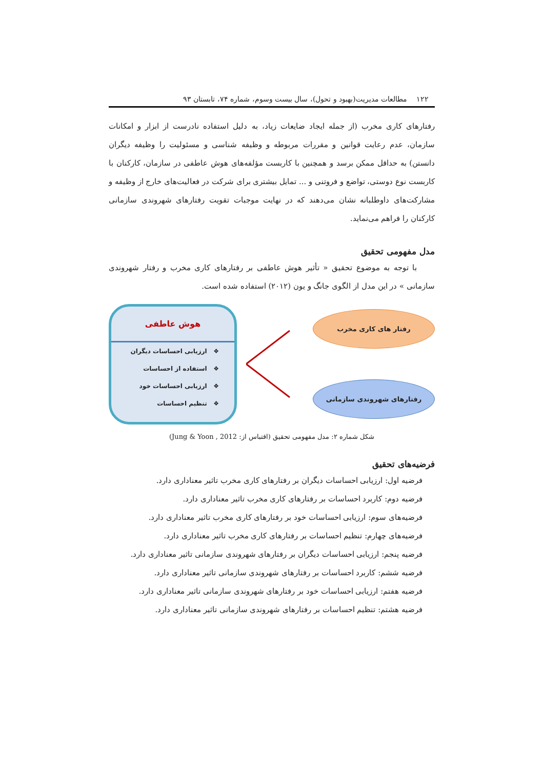۱۲۲ مطالعات مدیریت(بهبود و تحول)، سال بیست وسوم، شماره ۷۴، تابستان ۹۳
رفتارهای کاری مخرب (از جمله ایجاد ضایعات زیاد، به دلیل استفاده نادرست از ابزار و امکانات سازمان، عدم رعایت قوانین و مقررات مربوطه و وظیفه شناسی و مسئولیت را وظیفه دیگران دانستن) به حداقل ممکن برسد و همچنین با کاربست مؤلفه‌های هوش عاطفی در سازمان، کارکنان با کاربست نوع دوستی، تواضع و فروتنی و ... تمایل بیشتری برای شرکت در فعالیت‌های خارج از وظیفه و مشارکت‌های داوطلبانه نشان می‌دهند که در نهایت موجبات تقویت رفتارهای شهروندی سازمانی کارکنان را فراهم می‌نماید.
مدل مفهومی تحقیق
با توجه به موضوع تحقیق « تأثیر هوش عاطفی بر رفتارهای کاری مخرب و رفتار شهروندی سازمانی » در این مدل از الگوی جانگ و یون (۲۰۱۲) استفاده شده است.
هوش عاطفی
❖ ارزیابی احساسات دیگران
❖ استفاده از احساسات
❖ ارزیابی احساسات خود
❖ تنظیم احساسات
رفتار های کاری مخرب
رفتارهای شهروندی سازمانی
شکل شماره ۲: مدل مفهومی تحقیق (اقتباس از: Jung & Yoon , 2012)
فرضیه‌های تحقیق
فرضیه اول: ارزیابی احساسات دیگران بر رفتارهای کاری مخرب تاثیر معناداری دارد.
فرضیه دوم: کاربرد احساسات بر رفتارهای کاری مخرب تاثیر معناداری دارد.
فرضیه‌های سوم: ارزیابی احساسات خود بر رفتارهای کاری مخرب تاثیر معناداری دارد.
فرضیه‌های چهارم: تنظیم احساسات بر رفتارهای کاری مخرب تاثیر معناداری دارد.
فرضیه پنجم: ارزیابی احساسات دیگران بر رفتارهای شهروندی سازمانی تاثیر معناداری دارد.
فرضیه ششم: کاربرد احساسات بر رفتارهای شهروندی سازمانی تاثیر معناداری دارد.
فرضیه هفتم: ارزیابی احساسات خود بر رفتارهای شهروندی سازمانی تاثیر معناداری دارد.
فرضیه هشتم: تنظیم احساسات بر رفتارهای شهروندی سازمانی تاثیر معناداری دارد.